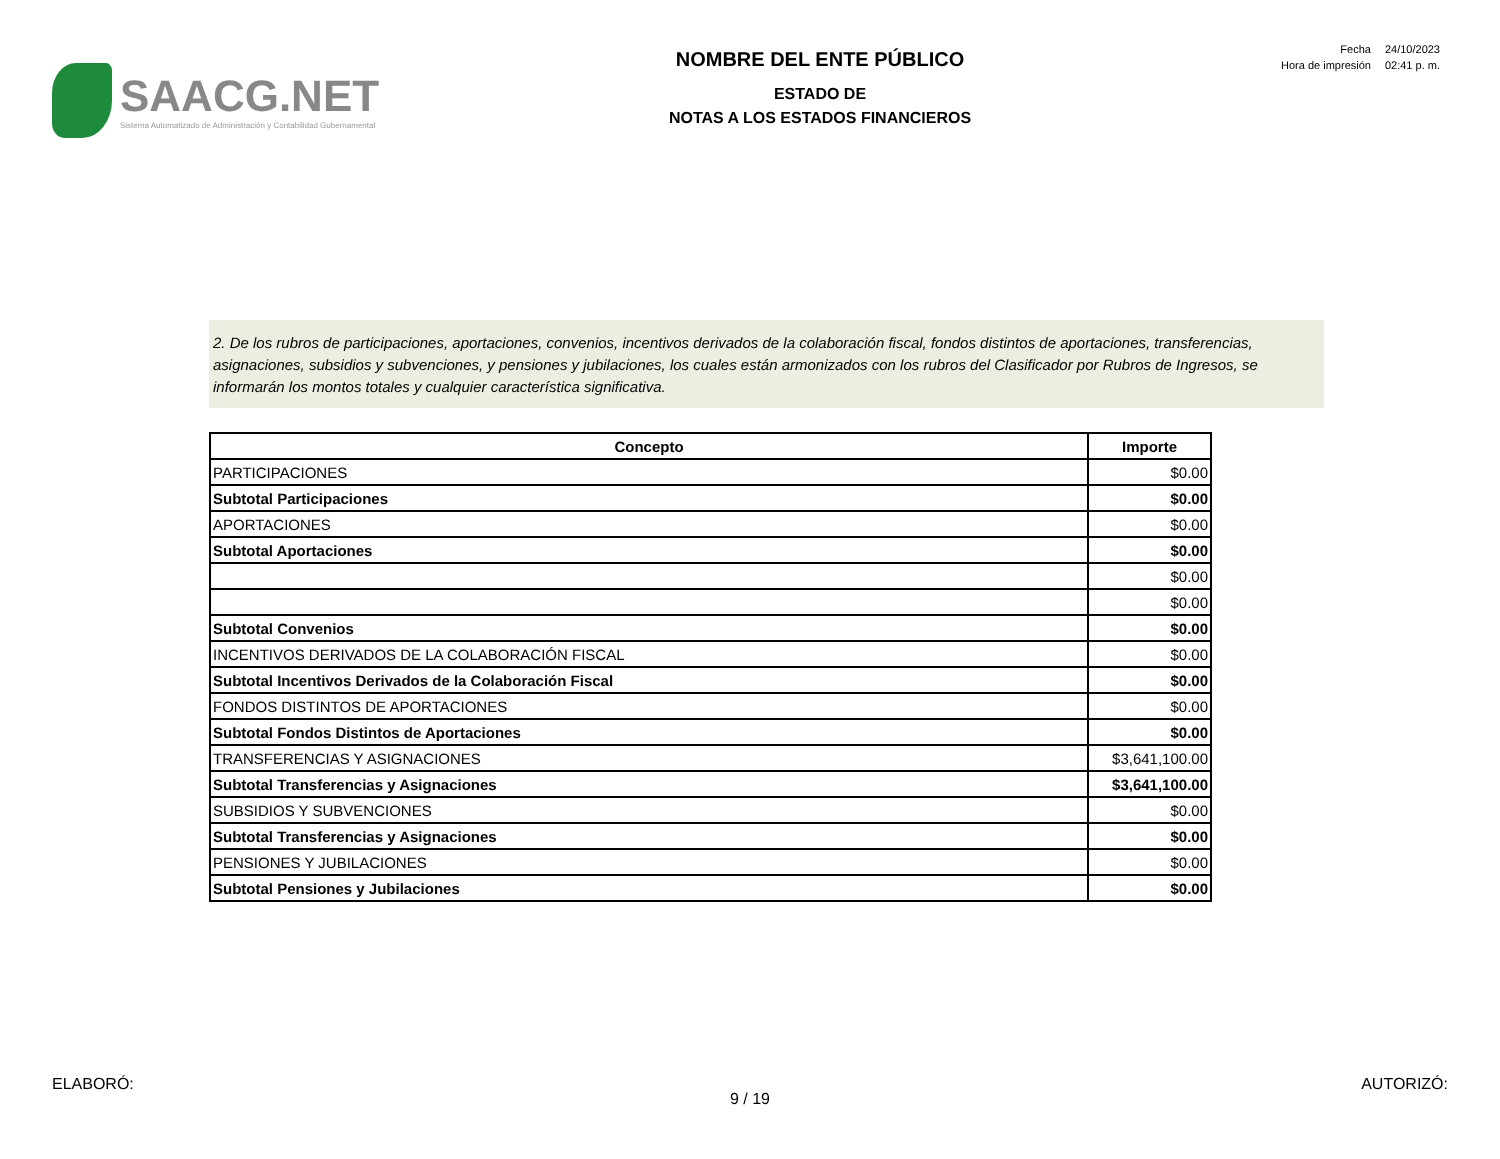SAACG.NET
Sistema Automatizado de Administración y Contabilidad Gubernamental
NOMBRE DEL ENTE PÚBLICO
ESTADO DE
NOTAS A LOS ESTADOS FINANCIEROS
| Fecha | 24/10/2023 |
| Hora de impresión | 02:41 p. m. |
2. De los rubros de participaciones, aportaciones, convenios, incentivos derivados de la colaboración fiscal, fondos distintos de aportaciones, transferencias, asignaciones, subsidios y subvenciones, y pensiones y jubilaciones, los cuales están armonizados con los rubros del Clasificador por Rubros de Ingresos, se informarán los montos totales y cualquier característica significativa.
| Concepto | Importe |
| --- | --- |
| PARTICIPACIONES | $0.00 |
| Subtotal Participaciones | $0.00 |
| APORTACIONES | $0.00 |
| Subtotal Aportaciones | $0.00 |
| | $0.00 |
| | $0.00 |
| Subtotal Convenios | $0.00 |
| INCENTIVOS DERIVADOS DE LA COLABORACIÓN FISCAL | $0.00 |
| Subtotal Incentivos Derivados de la Colaboración Fiscal | $0.00 |
| FONDOS DISTINTOS DE APORTACIONES | $0.00 |
| Subtotal Fondos Distintos de Aportaciones | $0.00 |
| TRANSFERENCIAS Y ASIGNACIONES | $3,641,100.00 |
| Subtotal Transferencias y Asignaciones | $3,641,100.00 |
| SUBSIDIOS Y SUBVENCIONES | $0.00 |
| Subtotal Transferencias y Asignaciones | $0.00 |
| PENSIONES Y JUBILACIONES | $0.00 |
| Subtotal Pensiones y Jubilaciones | $0.00 |
ELABORÓ: AUTORIZÓ:
9 / 19